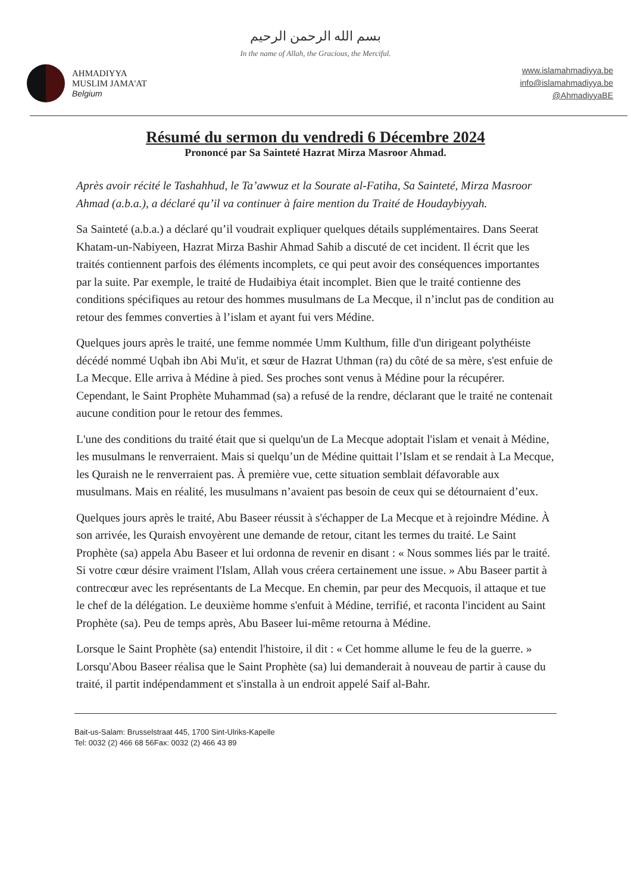بسم الله الرحمن الرحيم
In the name of Allah, the Gracious, the Merciful.
AHMADIYYA
MUSLIM JAMA'AT
Belgium
www.islamahmadiyya.be
info@islamahmadiyya.be
@AhmadiyyaBE
Résumé du sermon du vendredi 6 Décembre 2024
Prononcé par Sa Sainteté Hazrat Mirza Masroor Ahmad.
Après avoir récité le Tashahhud, le Ta’awwuz et la Sourate al-Fatiha, Sa Sainteté, Mirza Masroor Ahmad (a.b.a.), a déclaré qu’il va continuer à faire mention du Traité de Houdaybiyyah.
Sa Sainteté (a.b.a.) a déclaré qu’il voudrait expliquer quelques détails supplémentaires. Dans Seerat Khatam-un-Nabiyeen, Hazrat Mirza Bashir Ahmad Sahib a discuté de cet incident. Il écrit que les traités contiennent parfois des éléments incomplets, ce qui peut avoir des conséquences importantes par la suite. Par exemple, le traité de Hudaibiya était incomplet. Bien que le traité contienne des conditions spécifiques au retour des hommes musulmans de La Mecque, il n’inclut pas de condition au retour des femmes converties à l’islam et ayant fui vers Médine.
Quelques jours après le traité, une femme nommée Umm Kulthum, fille d'un dirigeant polythéiste décédé nommé Uqbah ibn Abi Mu'it, et sœur de Hazrat Uthman (ra) du côté de sa mère, s'est enfuie de La Mecque. Elle arriva à Médine à pied. Ses proches sont venus à Médine pour la récupérer. Cependant, le Saint Prophète Muhammad (sa) a refusé de la rendre, déclarant que le traité ne contenait aucune condition pour le retour des femmes.
L'une des conditions du traité était que si quelqu'un de La Mecque adoptait l'islam et venait à Médine, les musulmans le renverraient. Mais si quelqu’un de Médine quittait l’Islam et se rendait à La Mecque, les Quraish ne le renverraient pas. À première vue, cette situation semblait défavorable aux musulmans. Mais en réalité, les musulmans n’avaient pas besoin de ceux qui se détournaient d’eux.
Quelques jours après le traité, Abu Baseer réussit à s'échapper de La Mecque et à rejoindre Médine. À son arrivée, les Quraish envoyèrent une demande de retour, citant les termes du traité. Le Saint Prophète (sa) appela Abu Baseer et lui ordonna de revenir en disant : « Nous sommes liés par le traité. Si votre cœur désire vraiment l'Islam, Allah vous créera certainement une issue. » Abu Baseer partit à contrecœur avec les représentants de La Mecque. En chemin, par peur des Mecquois, il attaque et tue le chef de la délégation. Le deuxième homme s'enfuit à Médine, terrifié, et raconta l'incident au Saint Prophète (sa). Peu de temps après, Abu Baseer lui-même retourna à Médine.
Lorsque le Saint Prophète (sa) entendit l'histoire, il dit : « Cet homme allume le feu de la guerre. » Lorsqu'Abou Baseer réalisa que le Saint Prophète (sa) lui demanderait à nouveau de partir à cause du traité, il partit indépendamment et s'installa à un endroit appelé Saif al-Bahr.
Bait-us-Salam: Brusselstraat 445, 1700 Sint-Ulriks-Kapelle
Tel: 0032 (2) 466 68 56Fax: 0032 (2) 466 43 89